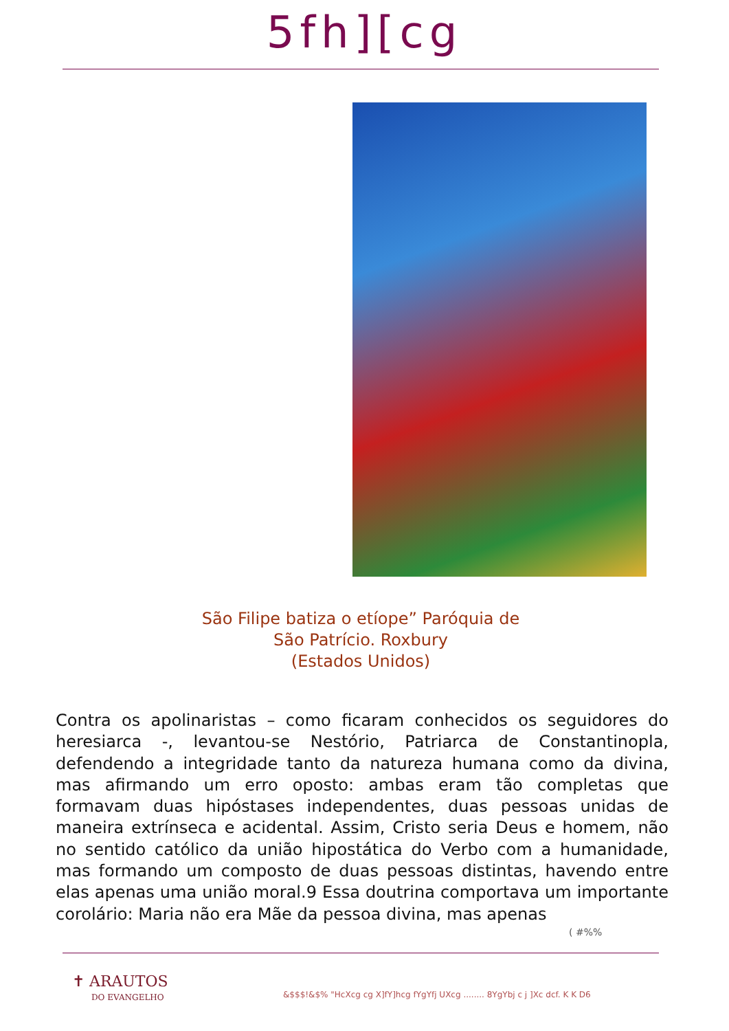5fh][cg
São Filipe batiza o etíope” Paróquia de
São Patrício. Roxbury
(Estados Unidos)
Contra os apolinaristas – como ficaram conhecidos os seguidores do heresiarca -, levantou-se Nestório, Patriarca de Constantinopla, defendendo a integridade tanto da natureza humana como da divina, mas afirmando um erro oposto: ambas eram tão completas que formavam duas hipóstases independentes, duas pessoas unidas de maneira extrínseca e acidental. Assim, Cristo seria Deus e homem, não no sentido católico da união hipostática do Verbo com a humanidade, mas formando um composto de duas pessoas distintas, havendo entre elas apenas uma união moral.9 Essa doutrina comportava um importante corolário: Maria não era Mãe da pessoa divina, mas apenas
( #%%
✝ ARAUTOS
DO EVANGELHO
&$$$!&$% "HcXcg cg X]fY]hcg fYgYfj UXcg ........ 8YgYbj c j ]Xc dcf. K K D6